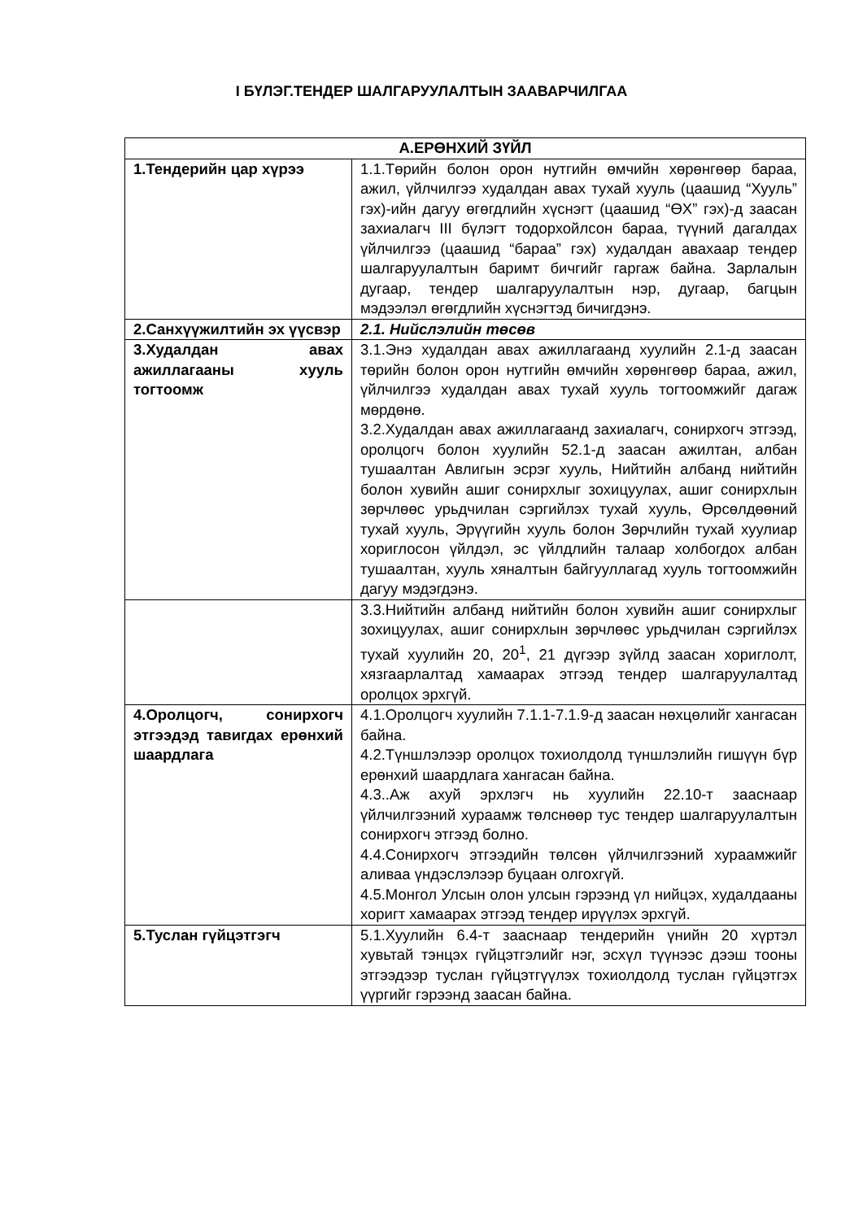I БҮЛЭГ.ТЕНДЕР ШАЛГАРУУЛАЛТЫН ЗААВАРЧИЛГАА
| А.ЕРӨНХИЙ ЗҮЙЛ | |
| --- | --- |
| 1.Тендерийн цар хүрээ | 1.1.Төрийн болон орон нутгийн өмчийн хөрөнгөөр бараа, ажил, үйлчилгээ худалдан авах тухай хууль (цаашид “Хууль” гэх)-ийн дагуу өгөгдлийн хүснэгт (цаашид “ӨХ” гэх)-д заасан захиалагч III бүлэгт тодорхойлсон бараа, түүний дагалдах үйлчилгээ (цаашид “бараа” гэх) худалдан авахаар тендер шалгаруулалтын баримт бичгийг гаргаж байна. Зарлалын дугаар, тендер шалгаруулалтын нэр, дугаар, багцын мэдээлэл өгөгдлийн хүснэгтэд бичигдэнэ. |
| 2.Санхүүжилтийн эх үүсвэр | 2.1. Нийслэлийн төсөв |
| 3.Худалдан авах ажиллагааны хууль тогтоомж | 3.1.Энэ худалдан авах ажиллагаанд хуулийн 2.1-д заасан төрийн болон орон нутгийн өмчийн хөрөнгөөр бараа, ажил, үйлчилгээ худалдан авах тухай хууль тогтоомжийг дагаж мөрдөнө. 3.2.Худалдан авах ажиллагаанд захиалагч, сонирхогч этгээд, оролцогч болон хуулийн 52.1-д заасан ажилтан, албан тушаалтан Авлигын эсрэг хууль, Нийтийн албанд нийтийн болон хувийн ашиг сонирхлыг зохицуулах, ашиг сонирхлын зөрчлөөс урьдчилан сэргийлэх тухай хууль, Өрсөлдөөний тухай хууль, Эрүүгийн хууль болон Зөрчлийн тухай хуулиар хориглосон үйлдэл, эс үйлдлийн талаар холбогдох албан тушаалтан, хууль хяналтын байгууллагад хууль тогтоомжийн дагуу мэдэгдэнэ. |
| | 3.3.Нийтийн албанд нийтийн болон хувийн ашиг сонирхлыг зохицуулах, ашиг сонирхлын зөрчлөөс урьдчилан сэргийлэх тухай хуулийн 20, 20<sup>1</sup>, 21 дүгээр зүйлд заасан хориглолт, хязгаарлалтад хамаарах этгээд тендер шалгаруулалтад оролцох эрхгүй. |
| 4.Оролцогч, сонирхогч этгээдэд тавигдах ерөнхий шаардлага | 4.1.Оролцогч хуулийн 7.1.1-7.1.9-д заасан нөхцөлийг хангасан байна. 4.2.Түншлэлээр оролцох тохиолдолд түншлэлийн гишүүн бүр ерөнхий шаардлага хангасан байна. 4.3..Аж ахуй эрхлэгч нь хуулийн 22.10-т зааснаар үйлчилгээний хураамж төлснөөр тус тендер шалгаруулалтын сонирхогч этгээд болно. 4.4.Сонирхогч этгээдийн төлсөн үйлчилгээний хураамжийг аливаа үндэслэлээр буцаан олгохгүй. 4.5.Монгол Улсын олон улсын гэрээнд үл нийцэх, худалдааны хоригт хамаарах этгээд тендер ирүүлэх эрхгүй. |
| 5.Туслан гүйцэтгэгч | 5.1.Хуулийн 6.4-т зааснаар тендерийн үнийн 20 хүртэл хувьтай тэнцэх гүйцэтгэлийг нэг, эсхүл түүнээс дээш тооны этгээдээр туслан гүйцэтгүүлэх тохиолдолд туслан гүйцэтгэх үүргийг гэрээнд заасан байна. |